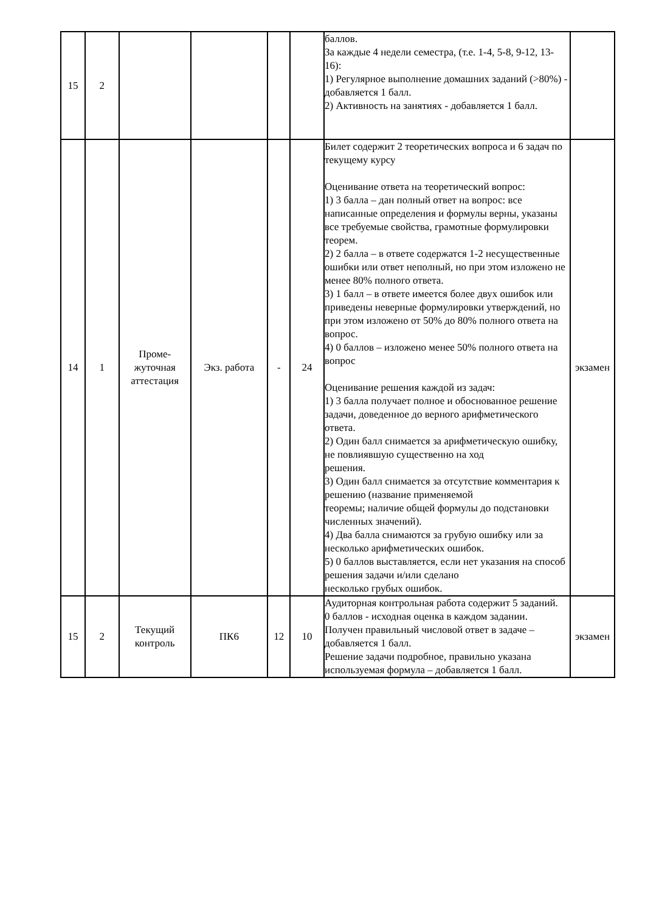| 15 | 2 | | | | | баллов. За каждые 4 недели семестра, (т.е. 1-4, 5-8, 9-12, 13-16): 1) Регулярное выполнение домашних заданий (>80%) - добавляется 1 балл. 2) Активность на занятиях - добавляется 1 балл. | |
| 14 | 1 | Проме- жуточная аттестация | Экз. работа | - | 24 | Билет содержит 2 теоретических вопроса и 6 задач по текущему курсу Оценивание ответа на теоретический вопрос: 1) 3 балла – дан полный ответ на вопрос: все написанные определения и формулы верны, указаны все требуемые свойства, грамотные формулировки теорем. 2) 2 балла – в ответе содержатся 1-2 несущественные ошибки или ответ неполный, но при этом изложено не менее 80% полного ответа. 3) 1 балл – в ответе имеется более двух ошибок или приведены неверные формулировки утверждений, но при этом изложено от 50% до 80% полного ответа на вопрос. 4) 0 баллов – изложено менее 50% полного ответа на вопрос Оценивание решения каждой из задач: 1) 3 балла получает полное и обоснованное решение задачи, доведенное до верного арифметического ответа. 2) Один балл снимается за арифметическую ошибку, не повлиявшую существенно на ход решения. 3) Один балл снимается за отсутствие комментария к решению (название применяемой теоремы; наличие общей формулы до подстановки численных значений). 4) Два балла снимаются за грубую ошибку или за несколько арифметических ошибок. 5) 0 баллов выставляется, если нет указания на способ решения задачи и/или сделано несколько грубых ошибок. | экзамен |
| 15 | 2 | Текущий контроль | ПК6 | 12 | 10 | Аудиторная контрольная работа содержит 5 заданий. 0 баллов - исходная оценка в каждом задании. Получен правильный числовой ответ в задаче – добавляется 1 балл. Решение задачи подробное, правильно указана используемая формула – добавляется 1 балл. | экзамен |